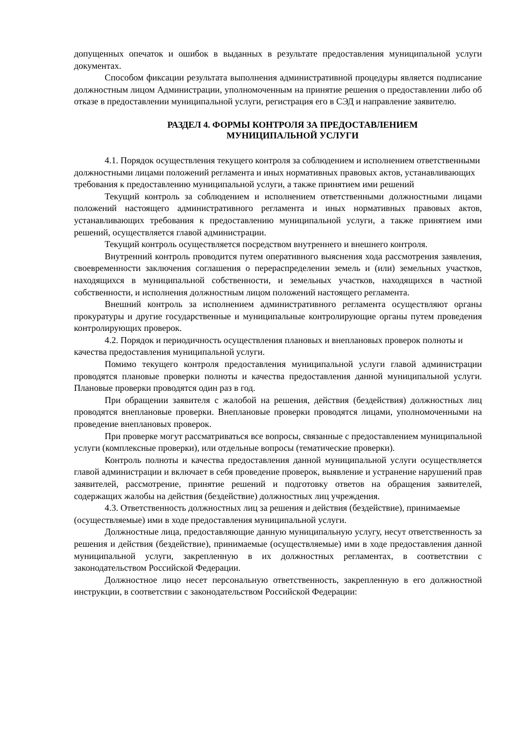допущенных опечаток и ошибок в выданных в результате предоставления муниципальной услуги документах.
Способом фиксации результата выполнения административной процедуры является подписание должностным лицом Администрации, уполномоченным на принятие решения о предоставлении либо об отказе в предоставлении муниципальной услуги, регистрация его в СЭД и направление заявителю.
РАЗДЕЛ 4. ФОРМЫ КОНТРОЛЯ ЗА ПРЕДОСТАВЛЕНИЕМ
МУНИЦИПАЛЬНОЙ УСЛУГИ
4.1. Порядок осуществления текущего контроля за соблюдением и исполнением ответственными должностными лицами положений регламента и иных нормативных правовых актов, устанавливающих требования к предоставлению муниципальной услуги, а также принятием ими решений
Текущий контроль за соблюдением и исполнением ответственными должностными лицами положений настоящего административного регламента и иных нормативных правовых актов, устанавливающих требования к предоставлению муниципальной услуги, а также принятием ими решений, осуществляется главой администрации.
Текущий контроль осуществляется посредством внутреннего и внешнего контроля.
Внутренний контроль проводится путем оперативного выяснения хода рассмотрения заявления, своевременности заключения соглашения о перераспределении земель и (или) земельных участков, находящихся в муниципальной собственности, и земельных участков, находящихся в частной собственности, и исполнения должностным лицом положений настоящего регламента.
Внешний контроль за исполнением административного регламента осуществляют органы прокуратуры и другие государственные и муниципальные контролирующие органы путем проведения контролирующих проверок.
4.2. Порядок и периодичность осуществления плановых и внеплановых проверок полноты и качества предоставления муниципальной услуги.
Помимо текущего контроля предоставления муниципальной услуги главой администрации проводятся плановые проверки полноты и качества предоставления данной муниципальной услуги. Плановые проверки проводятся один раз в год.
При обращении заявителя с жалобой на решения, действия (бездействия) должностных лиц проводятся внеплановые проверки. Внеплановые проверки проводятся лицами, уполномоченными на проведение внеплановых проверок.
При проверке могут рассматриваться все вопросы, связанные с предоставлением муниципальной услуги (комплексные проверки), или отдельные вопросы (тематические проверки).
Контроль полноты и качества предоставления данной муниципальной услуги осуществляется главой администрации и включает в себя проведение проверок, выявление и устранение нарушений прав заявителей, рассмотрение, принятие решений и подготовку ответов на обращения заявителей, содержащих жалобы на действия (бездействие) должностных лиц учреждения.
4.3. Ответственность должностных лиц за решения и действия (бездействие), принимаемые (осуществляемые) ими в ходе предоставления муниципальной услуги.
Должностные лица, предоставляющие данную муниципальную услугу, несут ответственность за решения и действия (бездействие), принимаемые (осуществляемые) ими в ходе предоставления данной муниципальной услуги, закрепленную в их должностных регламентах, в соответствии с законодательством Российской Федерации.
Должностное лицо несет персональную ответственность, закрепленную в его должностной инструкции, в соответствии с законодательством Российской Федерации: